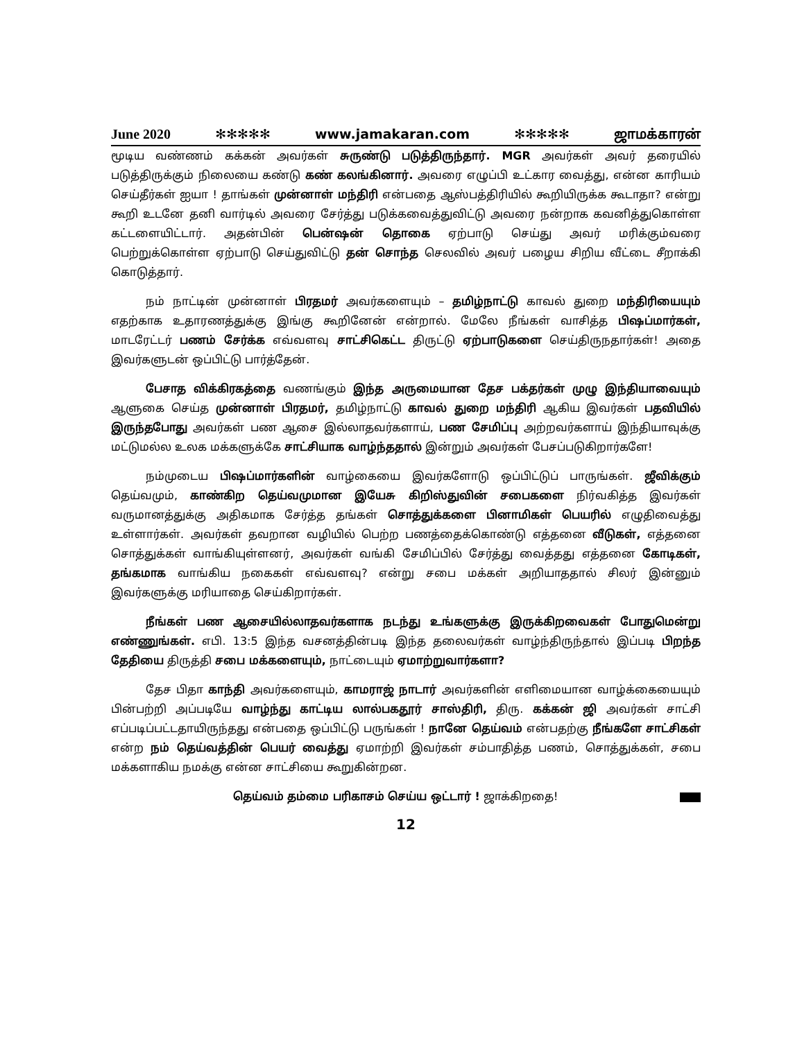June 2020 ✻✻✻✻✻ www.jamakaran.com ✻✻✻✻✻ ஜாமக்காரன்
மூடிய வண்ணம் கக்கன் அவர்கள் சுருண்டு படுத்திருந்தார். MGR அவர்கள் அவர் தரையில் படுத்திருக்கும் நிலையை கண்டு கண் கலங்கினார். அவரை எழுப்பி உட்கார வைத்து, என்ன காரியம் செய்தீர்கள் ஐயா ! தாங்கள் முன்னாள் மந்திரி என்பதை ஆஸ்பத்திரியில் கூறியிருக்க கூடாதா? என்று கூறி உடனே தனி வார்டில் அவரை சேர்த்து படுக்கவைத்துவிட்டு அவரை நன்றாக கவனித்துகொள்ள கட்டளையிட்டார். அதன்பின் பென்ஷன் தொகை ஏற்பாடு செய்து அவர் மரிக்கும்வரை பெற்றுக்கொள்ள ஏற்பாடு செய்துவிட்டு தன் சொந்த செலவில் அவர் பழைய சிறிய வீட்டை சீறாக்கி கொடுத்தார்.
நம் நாட்டின் முன்னாள் பிரதமர் அவர்களையும் – தமிழ்நாட்டு காவல் துறை மந்திரியையும் எதற்காக உதாரணத்துக்கு இங்கு கூறினேன் என்றால். மேலே நீங்கள் வாசித்த பிஷப்மார்கள், மாடரேட்டர் பணம் சேர்க்க எவ்வளவு சாட்சிகெட்ட திருட்டு ஏற்பாடுகளை செய்திருநதார்கள்! அதை இவர்களுடன் ஒப்பிட்டு பார்த்தேன்.
பேசாத விக்கிரகத்தை வணங்கும் இந்த அருமையான தேச பக்தர்கள் முழு இந்தியாவையும் ஆளுகை செய்த முன்னாள் பிரதமர், தமிழ்நாட்டு காவல் துறை மந்திரி ஆகிய இவர்கள் பதவியில் இருந்தபோது அவர்கள் பண ஆசை இல்லாதவர்களாய், பண சேமிப்பு அற்றவர்களாய் இந்தியாவுக்கு மட்டுமல்ல உலக மக்களுக்கே சாட்சியாக வாழ்ந்ததால் இன்றும் அவர்கள் பேசப்படுகிறார்களே!
நம்முடைய பிஷப்மார்களின் வாழ்கையை இவர்களோடு ஒப்பிட்டுப் பாருங்கள். ஜீவிக்கும் தெய்வமும், காண்கிற தெய்வமுமான இயேசு கிறிஸ்துவின் சபைகளை நிர்வகித்த இவர்கள் வருமானத்துக்கு அதிகமாக சேர்த்த தங்கள் சொத்துக்களை பினாமிகள் பெயரில் எழுதிவைத்து உள்ளார்கள். அவர்கள் தவறான வழியில் பெற்ற பணத்தைக்கொண்டு எத்தனை வீடுகள், எத்தனை சொத்துக்கள் வாங்கியுள்ளனர், அவர்கள் வங்கி சேமிப்பில் சேர்த்து வைத்தது எத்தனை கோடிகள், தங்கமாக வாங்கிய நகைகள் எவ்வளவு? என்று சபை மக்கள் அறியாததால் சிலர் இன்னும் இவர்களுக்கு மரியாதை செய்கிறார்கள்.
நீங்கள் பண ஆசையில்லாதவர்களாக நடந்து உங்களுக்கு இருக்கிறவைகள் போதுமென்று எண்ணுங்கள். எபி. 13:5 இந்த வசனத்தின்படி இந்த தலைவர்கள் வாழ்ந்திருந்தால் இப்படி பிறந்த தேதியை திருத்தி சபை மக்களையும், நாட்டையும் ஏமாற்றுவார்களா?
தேச பிதா காந்தி அவர்களையும், காமராஜ் நாடார் அவர்களின் எளிமையான வாழ்க்கையையும் பின்பற்றி அப்படியே வாழ்ந்து காட்டிய லால்பகதூர் சாஸ்திரி, திரு. கக்கன் ஜி அவர்கள் சாட்சி எப்படிப்பட்டதாயிருந்தது என்பதை ஒப்பிட்டு பருங்கள் ! நானே தெய்வம் என்பதற்கு நீங்களே சாட்சிகள் என்ற நம் தெய்வத்தின் பெயர் வைத்து ஏமாற்றி இவர்கள் சம்பாதித்த பணம், சொத்துக்கள், சபை மக்களாகிய நமக்கு என்ன சாட்சியை கூறுகின்றன.
தெய்வம் தம்மை பரிகாசம் செய்ய ஒட்டார் ! ஜாக்கிறதை!
12